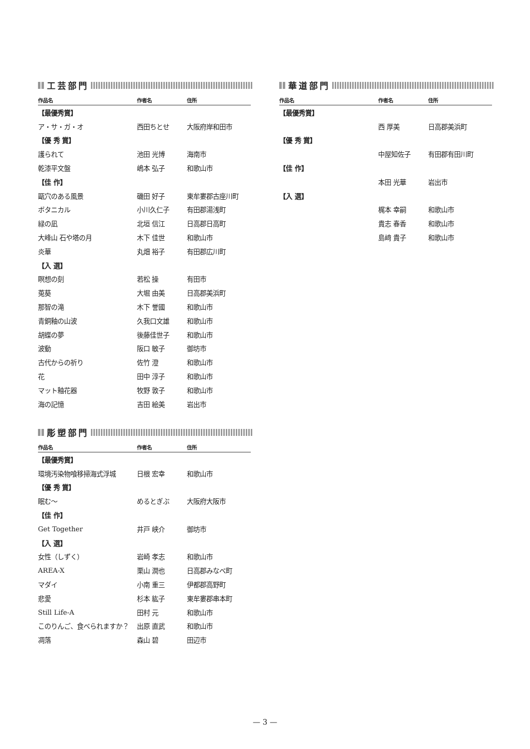工芸部門
| 作品名 | 作者名 | 住所 |
| --- | --- | --- |
| 【最優秀賞】 | | |
| ア・サ・ガ・オ | 西田ちとせ | 大阪府岸和田市 |
| 【優 秀 賞】 | | |
| 護られて | 池田 光博 | 海南市 |
| 乾漆平文盤 | 嶋本 弘子 | 和歌山市 |
| 【佳 作】 | | |
| 甌穴のある風景 | 磯田 好子 | 東牟婁郡古座川町 |
| ボタニカル | 小川久仁子 | 有田郡湯浅町 |
| 緑の凪 | 北垣 信江 | 日高郡日高町 |
| 大峰山 石や塔の月 | 木下 佳世 | 和歌山市 |
| 炎華 | 丸畑 裕子 | 有田郡広川町 |
| 【入 選】 | | |
| 瞑想の刻 | 若松 操 | 有田市 |
| 莵葵 | 大堀 由美 | 日高郡美浜町 |
| 那智の滝 | 木下 誉國 | 和歌山市 |
| 青銅釉の山波 | 久我口文雄 | 和歌山市 |
| 胡蝶の夢 | 後藤佳世子 | 和歌山市 |
| 波動 | 阪口 敏子 | 御坊市 |
| 古代からの祈り | 佐竹 澄 | 和歌山市 |
| 花 | 田中 淳子 | 和歌山市 |
| マット釉花器 | 牧野 敦子 | 和歌山市 |
| 海の記憶 | 吉田 絵美 | 岩出市 |
彫塑部門
| 作品名 | 作者名 | 住所 |
| --- | --- | --- |
| 【最優秀賞】 | | |
| 環境汚染物喰移掃海式浮城 | 日根 宏幸 | 和歌山市 |
| 【優 秀 賞】 | | |
| 眠む〜 | めるとぎぶ | 大阪府大阪市 |
| 【佳 作】 | | |
| Get Together | 井戸 峡介 | 御坊市 |
| 【入 選】 | | |
| 女性（しずく） | 岩崎 孝志 | 和歌山市 |
| AREA-X | 栗山 潤也 | 日高郡みなべ町 |
| マダイ | 小南 重三 | 伊都郡高野町 |
| 悲愛 | 杉本 紘子 | 東牟婁郡串本町 |
| Still Life-A | 田村 元 | 和歌山市 |
| このりんご、食べられますか？ | 出原 直武 | 和歌山市 |
| 凋落 | 森山 碧 | 田辺市 |
華道部門
| 作品名 | 作者名 | 住所 |
| --- | --- | --- |
| 【最優秀賞】 | | |
| | 西 厚美 | 日高郡美浜町 |
| 【優 秀 賞】 | | |
| | 中屋知佐子 | 有田郡有田川町 |
| 【佳 作】 | | |
| | 本田 光華 | 岩出市 |
| 【入 選】 | | |
| | 梶本 幸嗣 | 和歌山市 |
| | 貴志 春香 | 和歌山市 |
| | 島﨑 貴子 | 和歌山市 |
— 3 —